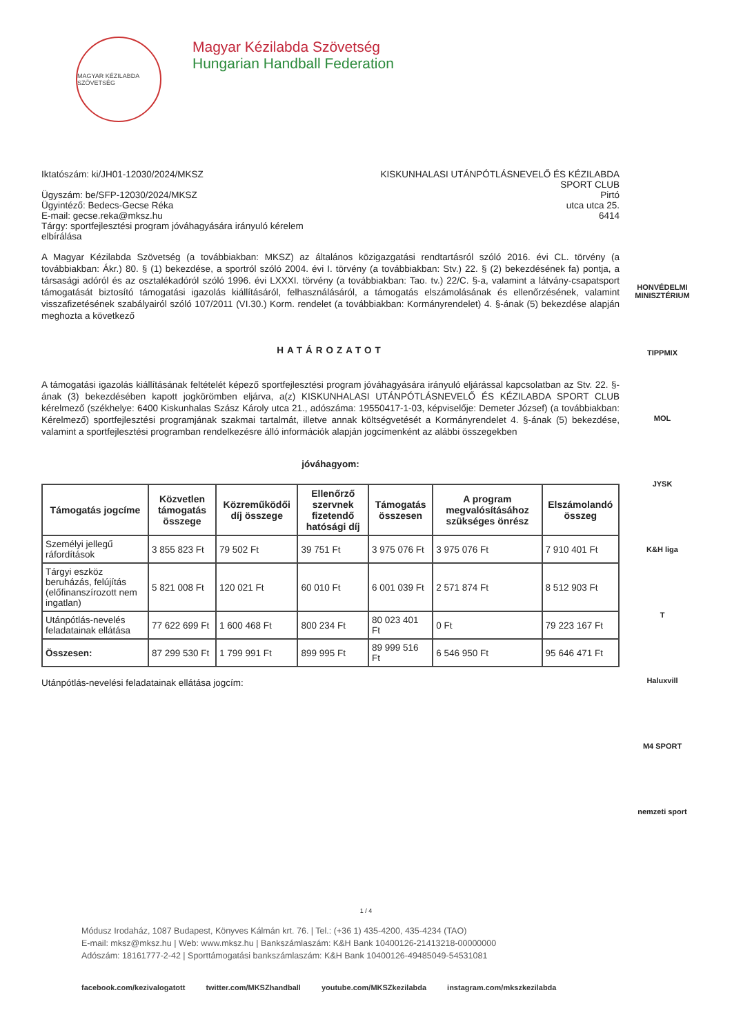MAGYAR KÉZILABDA SZÖVETSÉG
Magyar Kézilabda Szövetség
Hungarian Handball Federation
Iktatószám: ki/JH01-12030/2024/MKSZ
Ügyszám: be/SFP-12030/2024/MKSZ
Ügyintéző: Bedecs-Gecse Réka
E-mail: gecse.reka@mksz.hu
Tárgy: sportfejlesztési program jóváhagyására irányuló kérelem
elbírálása
KISKUNHALASI UTÁNPÓTLÁSNEVELŐ ÉS KÉZILABDA
SPORT CLUB
Pirtó
utca utca 25.
6414
A Magyar Kézilabda Szövetség (a továbbiakban: MKSZ) az általános közigazgatási rendtartásról szóló 2016. évi CL. törvény (a továbbiakban: Ákr.) 80. § (1) bekezdése, a sportról szóló 2004. évi I. törvény (a továbbiakban: Stv.) 22. § (2) bekezdésének fa) pontja, a társasági adóról és az osztalékadóról szóló 1996. évi LXXXI. törvény (a továbbiakban: Tao. tv.) 22/C. §-a, valamint a látvány-csapatsport támogatását biztosító támogatási igazolás kiállításáról, felhasználásáról, a támogatás elszámolásának és ellenőrzésének, valamint visszafizetésének szabályairól szóló 107/2011 (VI.30.) Korm. rendelet (a továbbiakban: Kormányrendelet) 4. §-ának (5) bekezdése alapján meghozta a következő
HATÁROZATOT
A támogatási igazolás kiállításának feltételét képező sportfejlesztési program jóváhagyására irányuló eljárással kapcsolatban az Stv. 22. §-ának (3) bekezdésében kapott jogkörömben eljárva, a(z) KISKUNHALASI UTÁNPÓTLÁSNEVELŐ ÉS KÉZILABDA SPORT CLUB kérelmező (székhelye: 6400 Kiskunhalas Szász Károly utca 21., adószáma: 19550417-1-03, képviselője: Demeter József) (a továbbiakban: Kérelmező) sportfejlesztési programjának szakmai tartalmát, illetve annak költségvetését a Kormányrendelet 4. §-ának (5) bekezdése, valamint a sportfejlesztési programban rendelkezésre álló információk alapján jogcímenként az alábbi összegekben
jóváhagyom:
| Támogatás jogcíme | Közvetlen támogatás összege | Közreműködői díj összege | Ellenőrző szervnek fizetendő hatósági díj | Támogatás összesen | A program megvalósításához szükséges önrész | Elszámolandó összeg |
| --- | --- | --- | --- | --- | --- | --- |
| Személyi jellegű ráfordítások | 3 855 823 Ft | 79 502 Ft | 39 751 Ft | 3 975 076 Ft | 3 975 076 Ft | 7 910 401 Ft |
| Tárgyi eszköz beruházás, felújítás (előfinanszírozott nem ingatlan) | 5 821 008 Ft | 120 021 Ft | 60 010 Ft | 6 001 039 Ft | 2 571 874 Ft | 8 512 903 Ft |
| Utánpótlás-nevelés feladatainak ellátása | 77 622 699 Ft | 1 600 468 Ft | 800 234 Ft | 80 023 401 Ft | 0 Ft | 79 223 167 Ft |
| Összesen: | 87 299 530 Ft | 1 799 991 Ft | 899 995 Ft | 89 999 516 Ft | 6 546 950 Ft | 95 646 471 Ft |
Utánpótlás-nevelési feladatainak ellátása jogcím:
HONVÉDELMI MINISZTÉRIUM
TIPPMIX
MOL
JYSK
K&H liga
T
Haluxvill
M4 SPORT
nemzeti sport
1 / 4
Módusz Irodaház, 1087 Budapest, Könyves Kálmán krt. 76. | Tel.: (+36 1) 435-4200, 435-4234 (TAO)
E-mail: mksz@mksz.hu | Web: www.mksz.hu | Bankszámlaszám: K&H Bank 10400126-21413218-00000000
Adószám: 18161777-2-42 | Sporttámogatási bankszámlaszám: K&H Bank 10400126-49485049-54531081
facebook.com/kezivalogatott twitter.com/MKSZhandball youtube.com/MKSZkezilabda instagram.com/mkszkezilabda